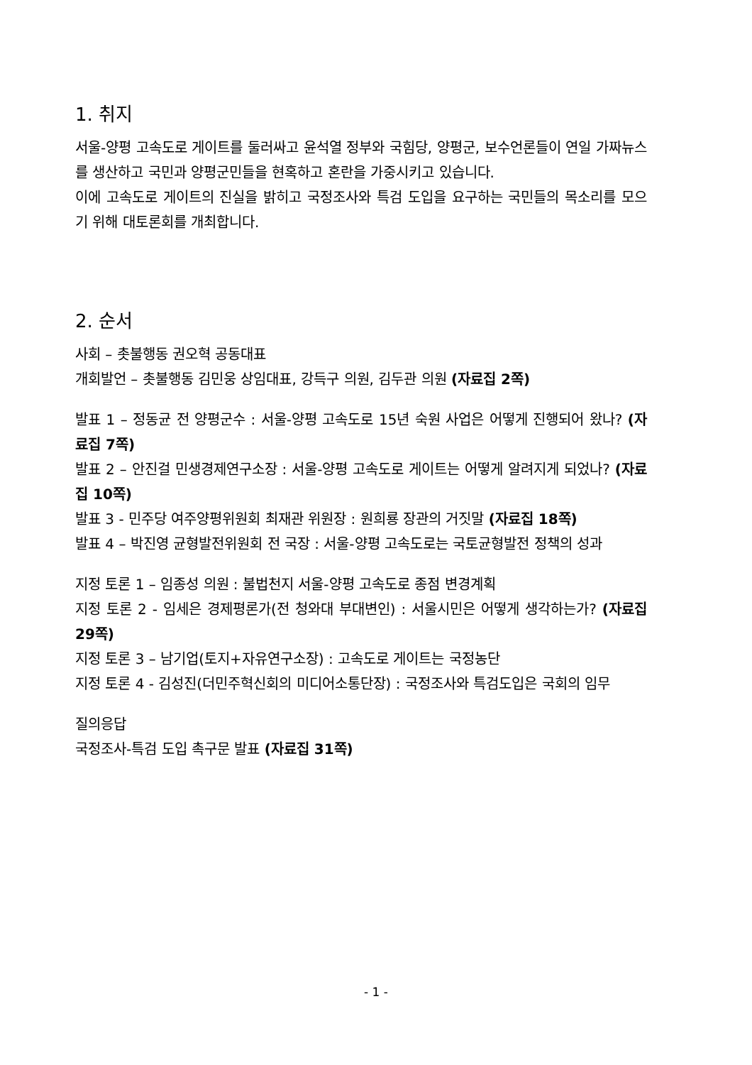1. 취지
서울-양평 고속도로 게이트를 둘러싸고 윤석열 정부와 국힘당, 양평군, 보수언론들이 연일 가짜뉴스를 생산하고 국민과 양평군민들을 현혹하고 혼란을 가중시키고 있습니다.
이에 고속도로 게이트의 진실을 밝히고 국정조사와 특검 도입을 요구하는 국민들의 목소리를 모으기 위해 대토론회를 개최합니다.
2. 순서
사회 – 촛불행동 권오혁 공동대표
개회발언 – 촛불행동 김민웅 상임대표, 강득구 의원, 김두관 의원 (자료집 2쪽)
발표 1 – 정동균 전 양평군수 : 서울-양평 고속도로 15년 숙원 사업은 어떻게 진행되어 왔나? (자료집 7쪽)
발표 2 – 안진걸 민생경제연구소장 : 서울-양평 고속도로 게이트는 어떻게 알려지게 되었나? (자료집 10쪽)
발표 3 - 민주당 여주양평위원회 최재관 위원장 : 원희룡 장관의 거짓말 (자료집 18쪽)
발표 4 – 박진영 균형발전위원회 전 국장 : 서울-양평 고속도로는 국토균형발전 정책의 성과
지정 토론 1 – 임종성 의원 : 불법천지 서울-양평 고속도로 종점 변경계획
지정 토론 2 - 임세은 경제평론가(전 청와대 부대변인) : 서울시민은 어떻게 생각하는가? (자료집 29쪽)
지정 토론 3 – 남기업(토지+자유연구소장) : 고속도로 게이트는 국정농단
지정 토론 4 - 김성진(더민주혁신회의 미디어소통단장) : 국정조사와 특검도입은 국회의 임무
질의응답
국정조사-특검 도입 촉구문 발표 (자료집 31쪽)
- 1 -